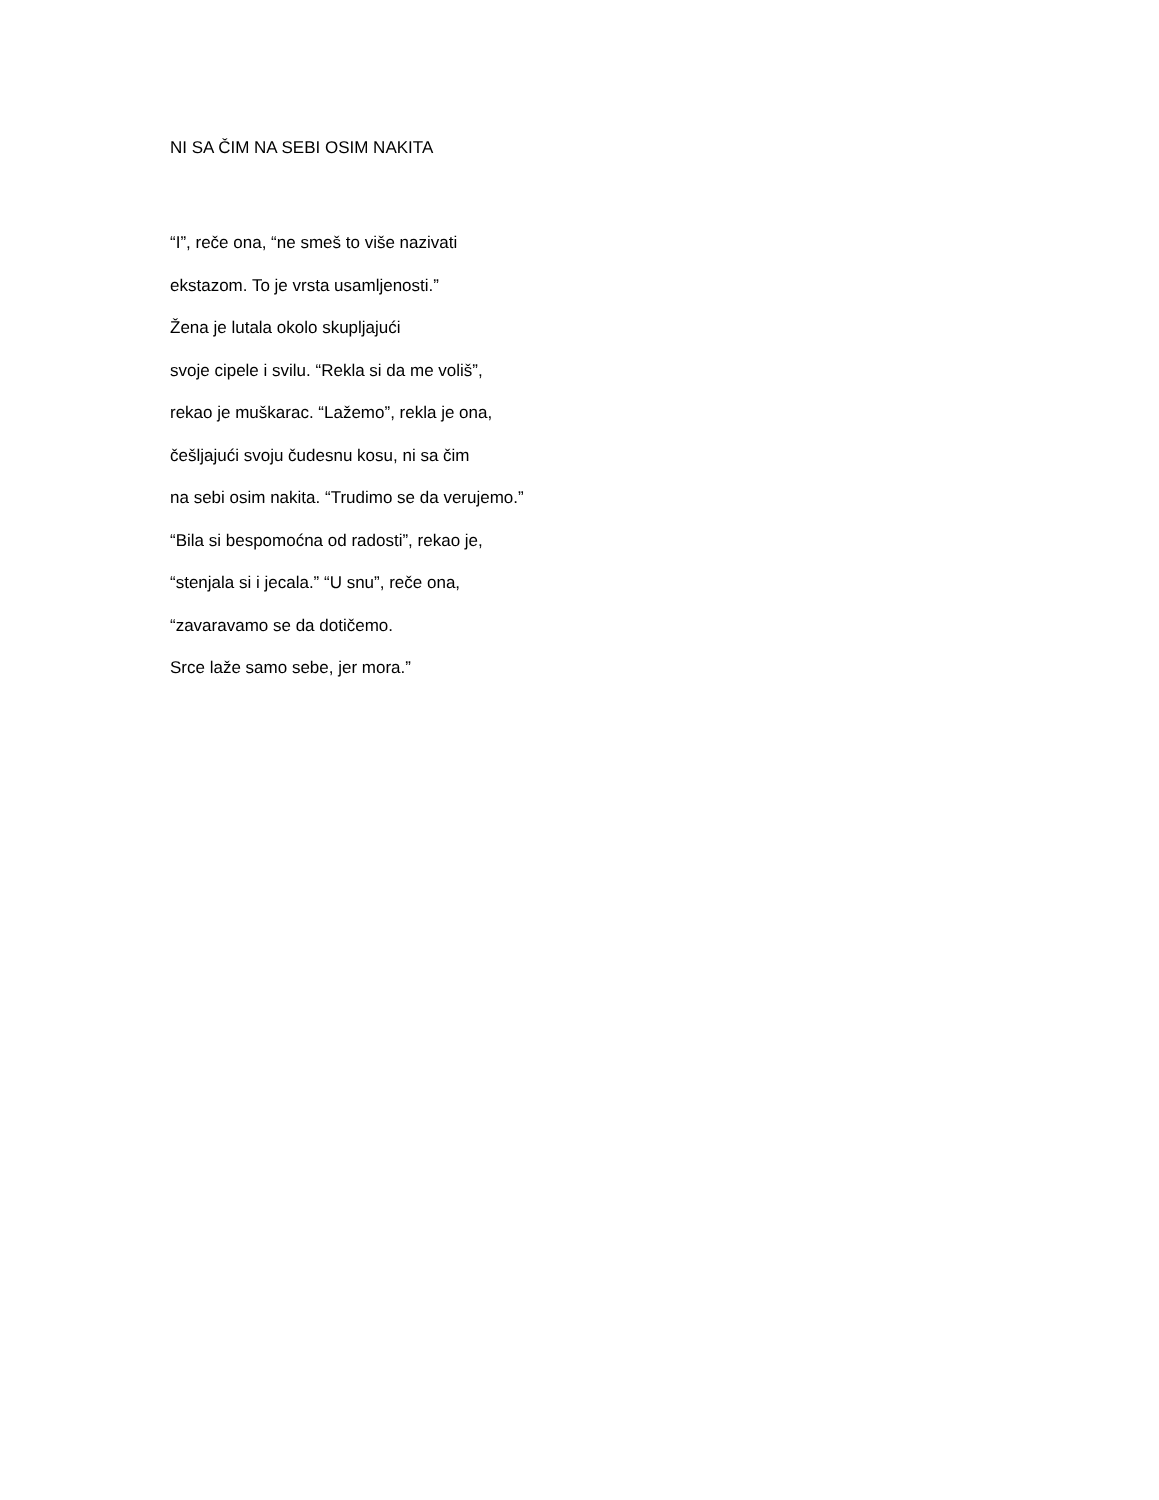NI SA ČIM NA SEBI OSIM NAKITA
“I”, reče ona, “ne smeš to više nazivati
ekstazom. To je vrsta usamljenosti.”
Žena je lutala okolo skupljajući
svoje cipele i svilu. “Rekla si da me voliš”,
rekao je muškarac. “Lažemo”, rekla je ona,
češljajući svoju čudesnu kosu, ni sa čim
na sebi osim nakita. “Trudimo se da verujemo.”
“Bila si bespomoćna od radosti”, rekao je,
“stenjala si i jecala.” “U snu”, reče ona,
“zavaravamo se da dotičemo.
Srce laže samo sebe, jer mora.”